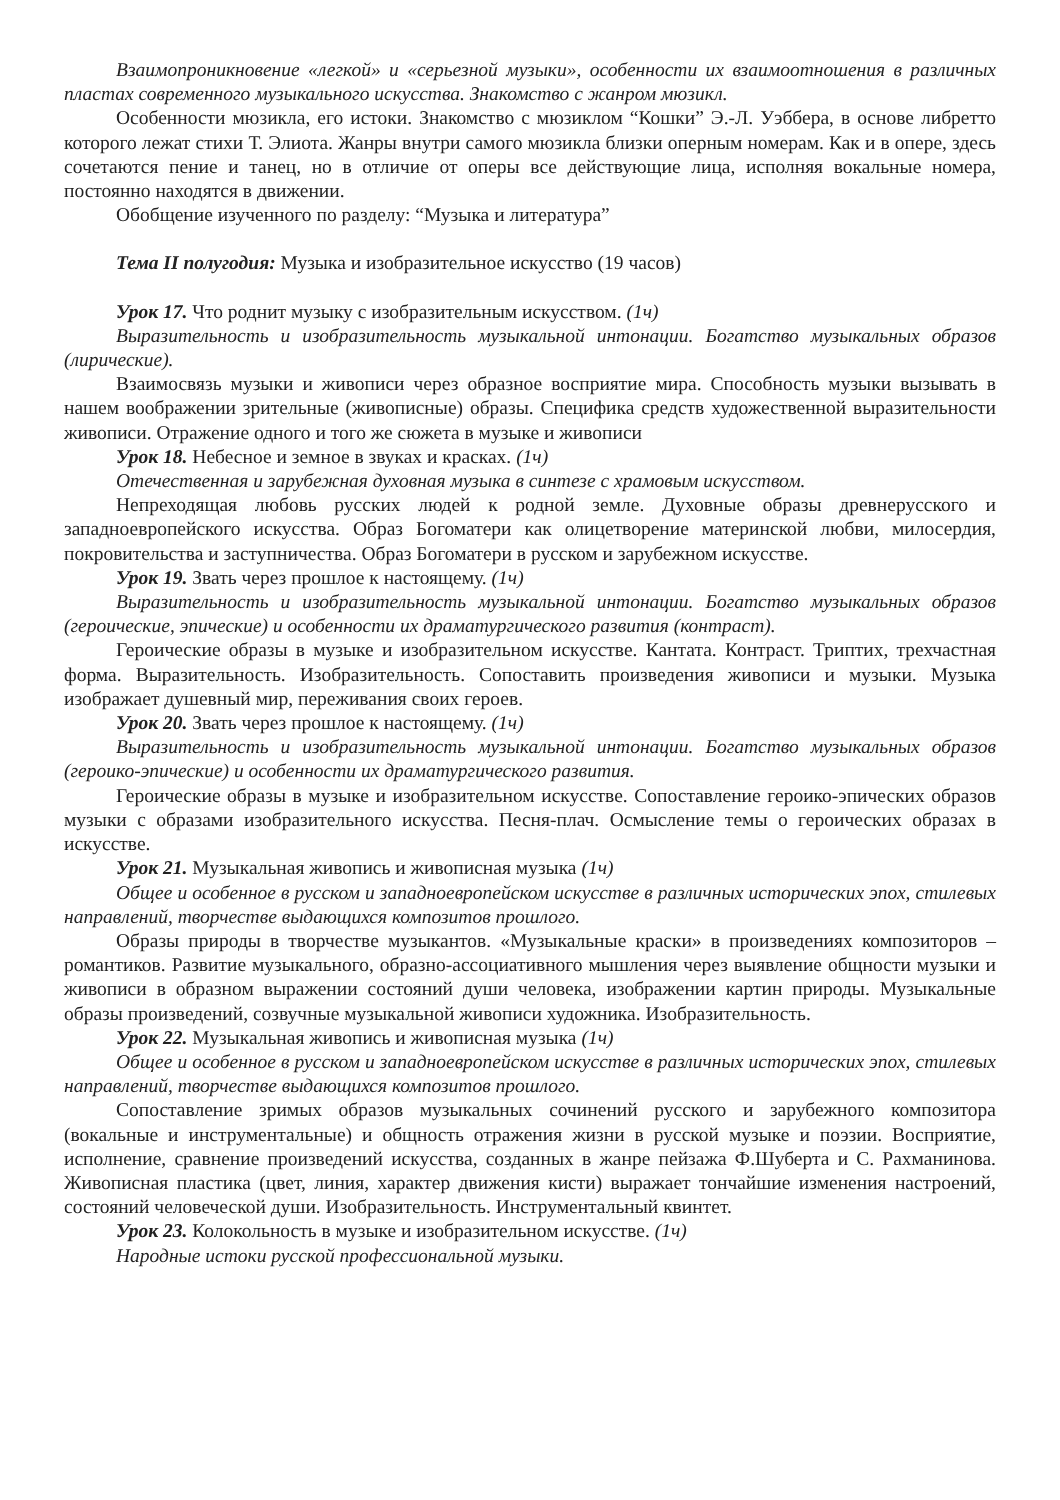Взаимопроникновение «легкой» и «серьезной музыки», особенности их взаимоотношения в различных пластах современного музыкального искусства. Знакомство с жанром мюзикл.
Особенности мюзикла, его истоки. Знакомство с мюзиклом “Кошки” Э.-Л. Уэббера, в основе либретто которого лежат стихи Т. Элиота. Жанры внутри самого мюзикла близки оперным номерам. Как и в опере, здесь сочетаются пение и танец, но в отличие от оперы все действующие лица, исполняя вокальные номера, постоянно находятся в движении.
Обобщение изученного по разделу: “Музыка и литература”
Тема II полугодия: Музыка и изобразительное искусство (19 часов)
Урок 17. Что роднит музыку с изобразительным искусством. (1ч)
Выразительность и изобразительность музыкальной интонации. Богатство музыкальных образов (лирические).
Взаимосвязь музыки и живописи через образное восприятие мира. Способность музыки вызывать в нашем воображении зрительные (живописные) образы. Специфика средств художественной выразительности живописи. Отражение одного и того же сюжета в музыке и живописи
Урок 18. Небесное и земное в звуках и красках. (1ч)
Отечественная и зарубежная духовная музыка в синтезе с храмовым искусством.
Непреходящая любовь русских людей к родной земле. Духовные образы древнерусского и западноевропейского искусства. Образ Богоматери как олицетворение материнской любви, милосердия, покровительства и заступничества. Образ Богоматери в русском и зарубежном искусстве.
Урок 19. Звать через прошлое к настоящему. (1ч)
Выразительность и изобразительность музыкальной интонации. Богатство музыкальных образов (героические, эпические) и особенности их драматургического развития (контраст).
Героические образы в музыке и изобразительном искусстве. Кантата. Контраст. Триптих, трехчастная форма. Выразительность. Изобразительность. Сопоставить произведения живописи и музыки. Музыка изображает душевный мир, переживания своих героев.
Урок 20. Звать через прошлое к настоящему. (1ч)
Выразительность и изобразительность музыкальной интонации. Богатство музыкальных образов (героико-эпические) и особенности их драматургического развития.
Героические образы в музыке и изобразительном искусстве. Сопоставление героико-эпических образов музыки с образами изобразительного искусства. Песня-плач. Осмысление темы о героических образах в искусстве.
Урок 21. Музыкальная живопись и живописная музыка (1ч)
Общее и особенное в русском и западноевропейском искусстве в различных исторических эпох, стилевых направлений, творчестве выдающихся композитов прошлого.
Образы природы в творчестве музыкантов. «Музыкальные краски» в произведениях композиторов – романтиков. Развитие музыкального, образно-ассоциативного мышления через выявление общности музыки и живописи в образном выражении состояний души человека, изображении картин природы. Музыкальные образы произведений, созвучные музыкальной живописи художника. Изобразительность.
Урок 22. Музыкальная живопись и живописная музыка (1ч)
Общее и особенное в русском и западноевропейском искусстве в различных исторических эпох, стилевых направлений, творчестве выдающихся композитов прошлого.
Сопоставление зримых образов музыкальных сочинений русского и зарубежного композитора (вокальные и инструментальные) и общность отражения жизни в русской музыке и поэзии. Восприятие, исполнение, сравнение произведений искусства, созданных в жанре пейзажа Ф.Шуберта и С. Рахманинова. Живописная пластика (цвет, линия, характер движения кисти) выражает тончайшие изменения настроений, состояний человеческой души. Изобразительность. Инструментальный квинтет.
Урок 23. Колокольность в музыке и изобразительном искусстве. (1ч)
Народные истоки русской профессиональной музыки.